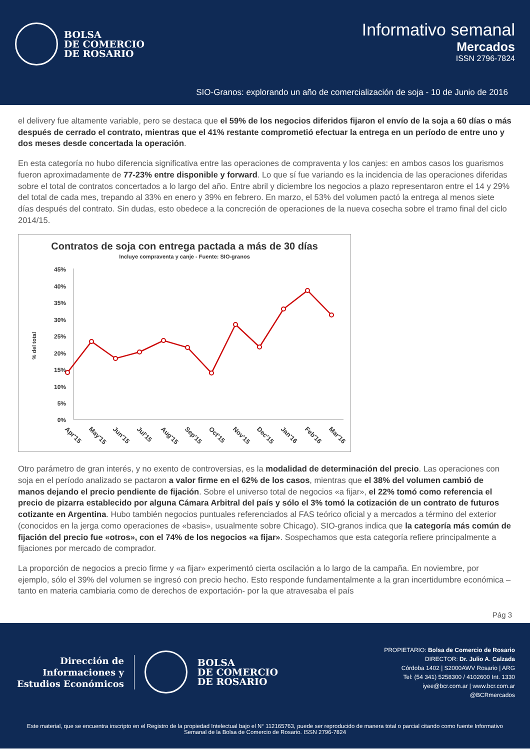BOLSA
DE COMERCIO
DE ROSARIO
Informativo semanal
Mercados
ISSN 2796-7824
SIO-Granos: explorando un año de comercialización de soja - 10 de Junio de 2016
el delivery fue altamente variable, pero se destaca que el 59% de los negocios diferidos fijaron el envío de la soja a 60 días o más después de cerrado el contrato, mientras que el 41% restante comprometió efectuar la entrega en un período de entre uno y dos meses desde concertada la operación.
En esta categoría no hubo diferencia significativa entre las operaciones de compraventa y los canjes: en ambos casos los guarismos fueron aproximadamente de 77-23% entre disponible y forward. Lo que sí fue variando es la incidencia de las operaciones diferidas sobre el total de contratos concertados a lo largo del año. Entre abril y diciembre los negocios a plazo representaron entre el 14 y 29% del total de cada mes, trepando al 33% en enero y 39% en febrero. En marzo, el 53% del volumen pactó la entrega al menos siete días después del contrato. Sin dudas, esto obedece a la concreción de operaciones de la nueva cosecha sobre el tramo final del ciclo 2014/15.
Contratos de soja con entrega pactada a más de 30 días
Incluye compraventa y canje - Fuente: SIO-granos
% del total
45%
40%
35%
30%
25%
20%
15%
10%
5%
0%
Apr'15
May'15
Jun'15
Jul'15
Aug'15
Sep'15
Oct'15
Nov'15
Dec'15
Jan'16
Feb'16
Mar'16
Otro parámetro de gran interés, y no exento de controversias, es la modalidad de determinación del precio. Las operaciones con soja en el período analizado se pactaron a valor firme en el 62% de los casos, mientras que el 38% del volumen cambió de manos dejando el precio pendiente de fijación. Sobre el universo total de negocios «a fijar», el 22% tomó como referencia el precio de pizarra establecido por alguna Cámara Arbitral del país y sólo el 3% tomó la cotización de un contrato de futuros cotizante en Argentina. Hubo también negocios puntuales referenciados al FAS teórico oficial y a mercados a término del exterior (conocidos en la jerga como operaciones de «basis», usualmente sobre Chicago). SIO-granos indica que la categoría más común de fijación del precio fue «otros», con el 74% de los negocios «a fijar». Sospechamos que esta categoría refiere principalmente a fijaciones por mercado de comprador.
La proporción de negocios a precio firme y «a fijar» experimentó cierta oscilación a lo largo de la campaña. En noviembre, por ejemplo, sólo el 39% del volumen se ingresó con precio hecho. Esto responde fundamentalmente a la gran incertidumbre económica –tanto en materia cambiaria como de derechos de exportación- por la que atravesaba el país
Pág 3
Dirección de
Informaciones y
Estudios Económicos
BOLSA
DE COMERCIO
DE ROSARIO
PROPIETARIO: Bolsa de Comercio de Rosario
DIRECTOR: Dr. Julio A. Calzada
Córdoba 1402 | S2000AWV Rosario | ARG
Tel: (54 341) 5258300 / 4102600 Int. 1330
iyee@bcr.com.ar | www.bcr.com.ar
@BCRmercados
Este material, que se encuentra inscripto en el Registro de la propiedad Intelectual bajo el N° 112165763, puede ser reproducido de manera total o parcial citando como fuente Informativo Semanal de la Bolsa de Comercio de Rosario. ISSN 2796-7824